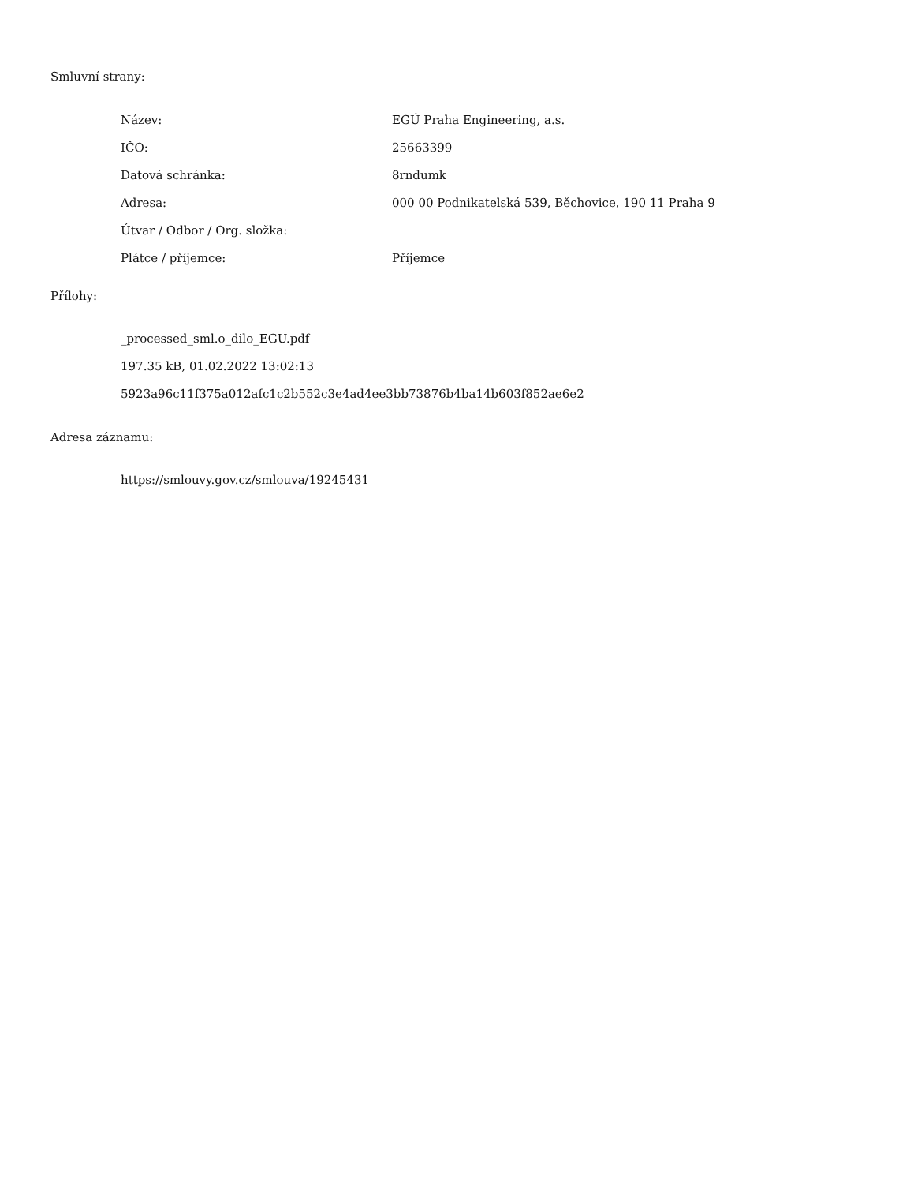Smluvní strany:
| Název: | EGÚ Praha Engineering, a.s. |
| IČO: | 25663399 |
| Datová schránka: | 8rndumk |
| Adresa: | 000 00 Podnikatelská 539, Běchovice, 190 11 Praha 9 |
| Útvar / Odbor / Org. složka: | |
| Plátce / příjemce: | Příjemce |
Přílohy:
_processed_sml.o_dilo_EGU.pdf
197.35 kB, 01.02.2022 13:02:13
5923a96c11f375a012afc1c2b552c3e4ad4ee3bb73876b4ba14b603f852ae6e2
Adresa záznamu:
https://smlouvy.gov.cz/smlouva/19245431